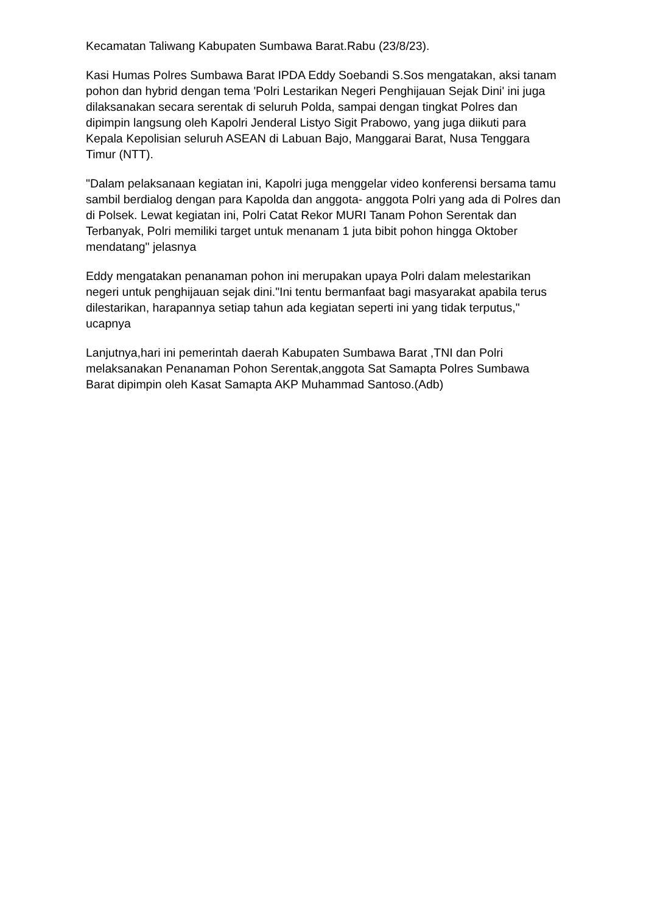Kecamatan Taliwang Kabupaten Sumbawa Barat.Rabu (23/8/23).
Kasi Humas Polres Sumbawa Barat IPDA Eddy Soebandi S.Sos mengatakan, aksi tanam pohon dan hybrid dengan tema 'Polri Lestarikan Negeri Penghijauan Sejak Dini' ini juga dilaksanakan secara serentak di seluruh Polda, sampai dengan tingkat Polres dan dipimpin langsung oleh Kapolri Jenderal Listyo Sigit Prabowo, yang juga diikuti para Kepala Kepolisian seluruh ASEAN di Labuan Bajo, Manggarai Barat, Nusa Tenggara Timur (NTT).
"Dalam pelaksanaan kegiatan ini, Kapolri juga menggelar video konferensi bersama tamu sambil berdialog dengan para Kapolda dan anggota- anggota Polri yang ada di Polres dan di Polsek. Lewat kegiatan ini, Polri Catat Rekor MURI Tanam Pohon Serentak dan Terbanyak, Polri memiliki target untuk menanam 1 juta bibit pohon hingga Oktober mendatang" jelasnya
Eddy mengatakan penanaman pohon ini merupakan upaya Polri dalam melestarikan negeri untuk penghijauan sejak dini."Ini tentu bermanfaat bagi masyarakat apabila terus dilestarikan, harapannya setiap tahun ada kegiatan seperti ini yang tidak terputus," ucapnya
Lanjutnya,hari ini pemerintah daerah Kabupaten Sumbawa Barat ,TNI dan Polri melaksanakan Penanaman Pohon Serentak,anggota Sat Samapta Polres Sumbawa Barat dipimpin oleh Kasat Samapta AKP Muhammad Santoso.(Adb)